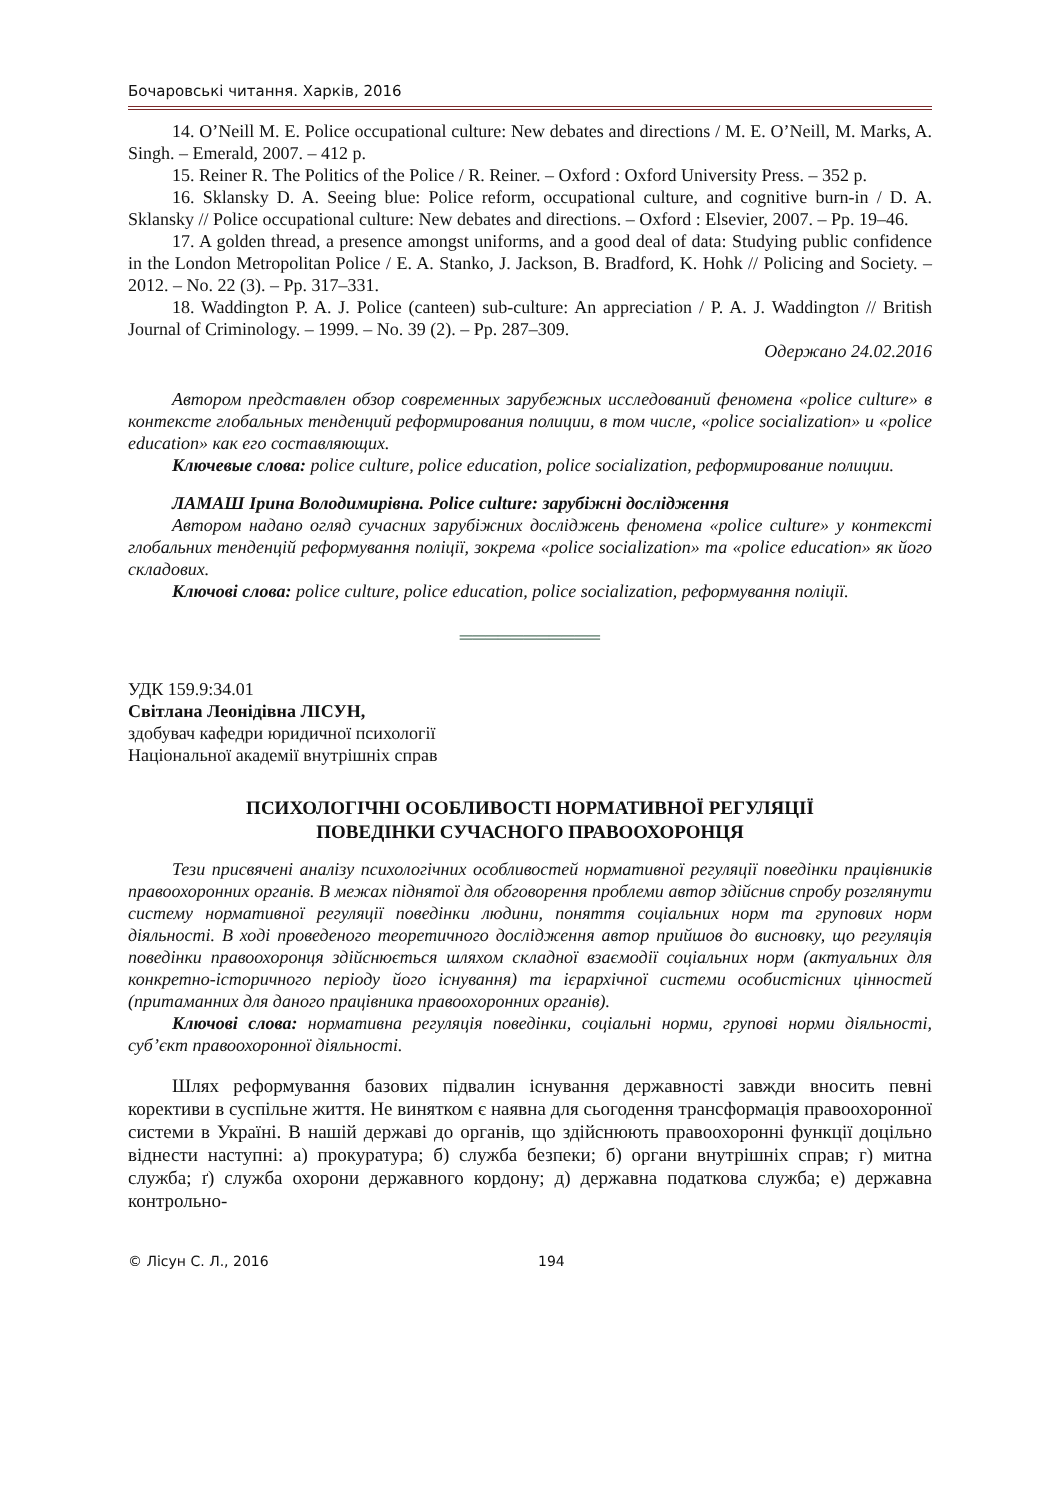Бочаровські читання. Харків, 2016
14. O’Neill M. E. Police occupational culture: New debates and directions / M. E. O’Neill, M. Marks, A. Singh. – Emerald, 2007. – 412 p.
15. Reiner R. The Politics of the Police / R. Reiner. – Oxford : Oxford University Press. – 352 p.
16. Sklansky D. A. Seeing blue: Police reform, occupational culture, and cognitive burn-in / D. A. Sklansky // Police occupational culture: New debates and directions. – Oxford : Elsevier, 2007. – Pp. 19–46.
17. A golden thread, a presence amongst uniforms, and a good deal of data: Studying public confidence in the London Metropolitan Police / E. A. Stanko, J. Jackson, B. Bradford, K. Hohk // Policing and Society. – 2012. – No. 22 (3). – Pp. 317–331.
18. Waddington P. A. J. Police (canteen) sub-culture: An appreciation / P. A. J. Waddington // British Journal of Criminology. – 1999. – No. 39 (2). – Pp. 287–309.
Одержано 24.02.2016
Автором представлен обзор современных зарубежных исследований феномена «police culture» в контексте глобальных тенденций реформирования полиции, в том числе, «police socialization» и «police education» как его составляющих.
Ключевые слова: police culture, police education, police socialization, реформирование полиции.
ЛАМАШ Ірина Володимирівна. Police culture: зарубіжні дослідження
Автором надано огляд сучасних зарубіжних досліджень феномена «police culture» у контексті глобальних тенденцій реформування поліції, зокрема «police socialization» та «police education» як його складових.
Ключові слова: police culture, police education, police socialization, реформування поліції.
═══════════
УДК 159.9:34.01
Світлана Леонідівна ЛІСУН,
здобувач кафедри юридичної психології
Національної академії внутрішніх справ
ПСИХОЛОГІЧНІ ОСОБЛИВОСТІ НОРМАТИВНОЇ РЕГУЛЯЦІЇ
ПОВЕДІНКИ СУЧАСНОГО ПРАВООХОРОНЦЯ
Тези присвячені аналізу психологічних особливостей нормативної регуляції поведінки працівників правоохоронних органів. В межах піднятої для обговорення проблеми автор здійснив спробу розглянути систему нормативної регуляції поведінки людини, поняття соціальних норм та групових норм діяльності. В ході проведеного теоретичного дослідження автор прийшов до висновку, що регуляція поведінки правоохоронця здійснюється шляхом складної взаємодії соціальних норм (актуальних для конкретно-історичного періоду його існування) та ієрархічної системи особистісних цінностей (притаманних для даного працівника правоохоронних органів).
Ключові слова: нормативна регуляція поведінки, соціальні норми, групові норми діяльності, суб’єкт правоохоронної діяльності.
Шлях реформування базових підвалин існування державності завжди вносить певні корективи в суспільне життя. Не винятком є наявна для сьогодення трансформація правоохоронної системи в Україні. В нашій державі до органів, що здійснюють правоохоронні функції доцільно віднести наступні: а) прокуратура; б) служба безпеки; б) органи внутрішніх справ; г) митна служба; ґ) служба охорони державного кордону; д) державна податкова служба; е) державна контрольно-
© Лісун С. Л., 2016 194